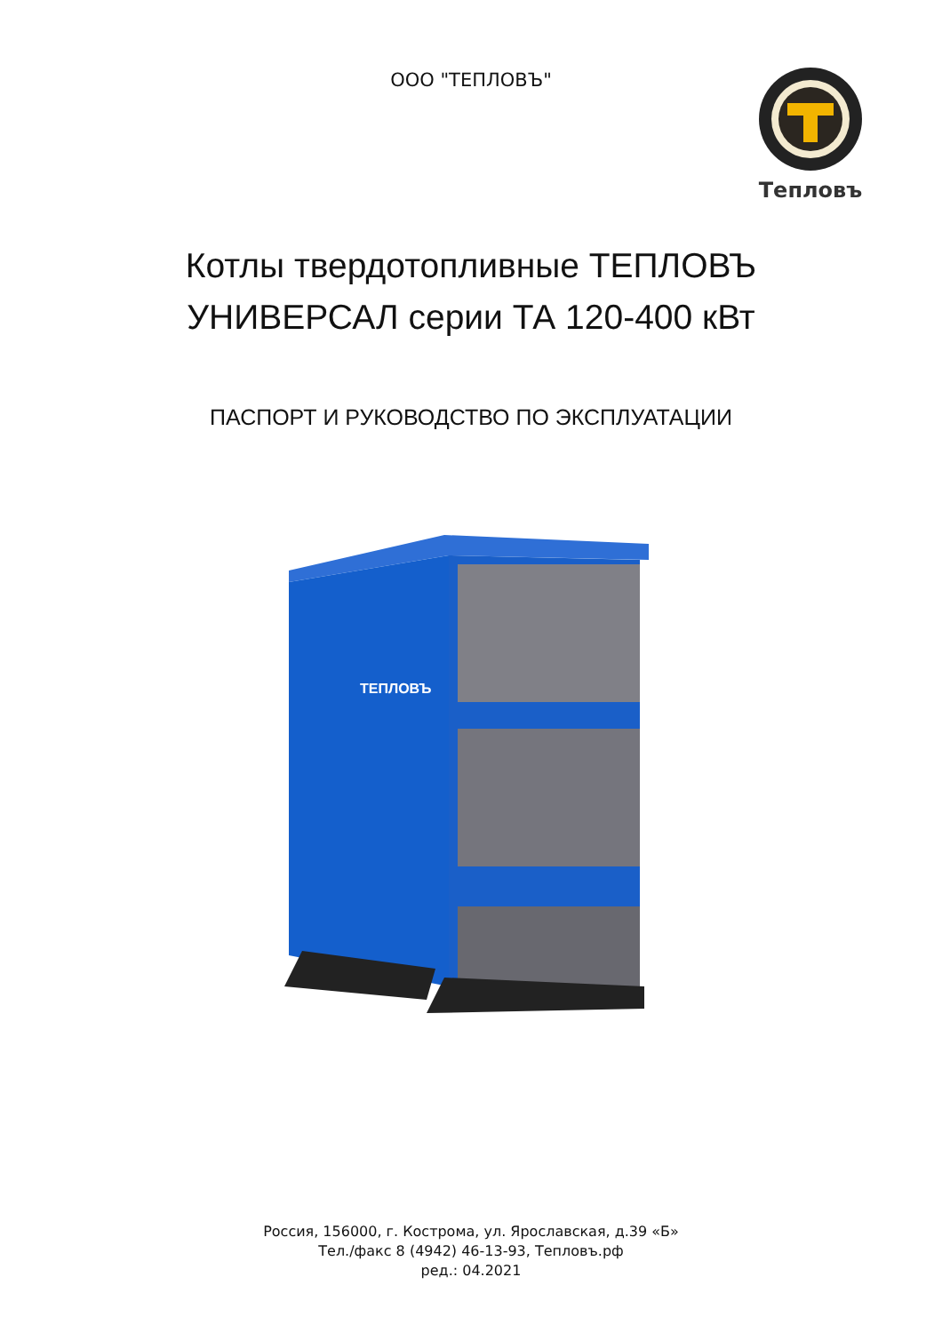ООО "ТЕПЛОВЪ" Тепловъ
Котлы твердотопливные ТЕПЛОВЪ
УНИВЕРСАЛ серии ТА 120-400 кВт
ПАСПОРТ И РУКОВОДСТВО ПО ЭКСПЛУАТАЦИИ
ТЕПЛОВЪ
Россия, 156000, г. Кострома, ул. Ярославская, д.39 «Б»
Тел./факс 8 (4942) 46-13-93, Тепловъ.рф
ред.: 04.2021